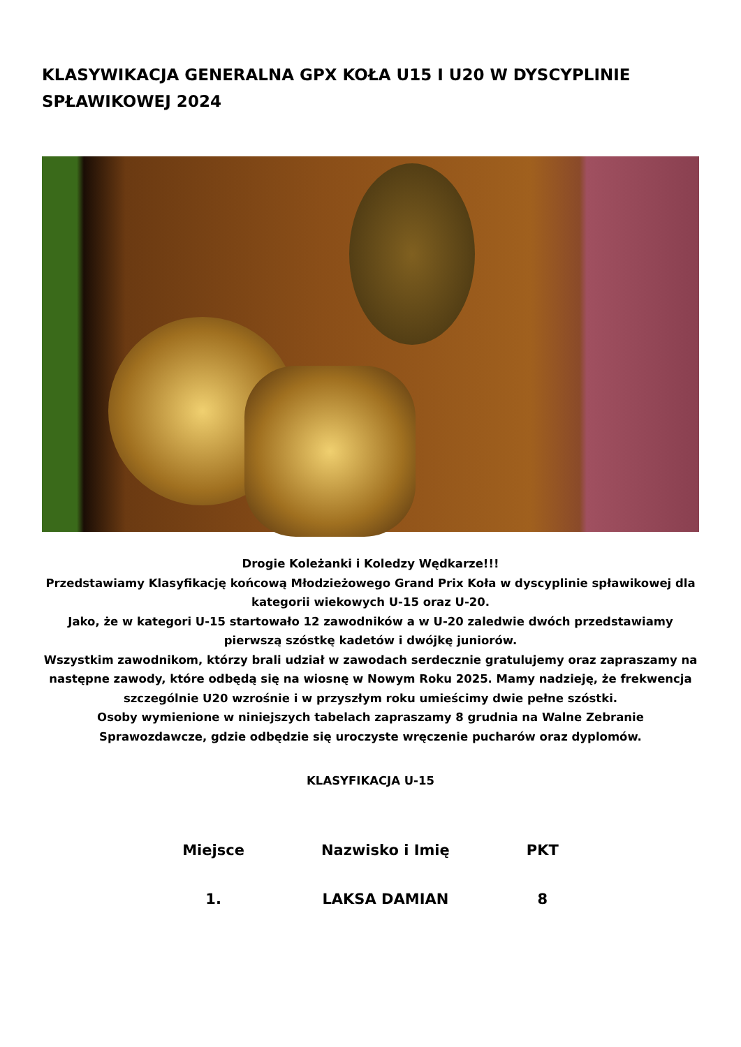KLASYWIKACJA GENERALNA GPX KOŁA U15 I U20 W DYSCYPLINIE SPŁAWIKOWEJ 2024
Drogie Koleżanki i Koledzy Wędkarze!!!
Przedstawiamy Klasyfikację końcową Młodzieżowego Grand Prix Koła w dyscyplinie spławikowej dla kategorii wiekowych U-15 oraz U-20.
Jako, że w kategori U-15 startowało 12 zawodników a w U-20 zaledwie dwóch przedstawiamy pierwszą szóstkę kadetów i dwójkę juniorów.
Wszystkim zawodnikom, którzy brali udział w zawodach serdecznie gratulujemy oraz zapraszamy na następne zawody, które odbędą się na wiosnę w Nowym Roku 2025. Mamy nadzieję, że frekwencja szczególnie U20 wzrośnie i w przyszłym roku umieścimy dwie pełne szóstki.
Osoby wymienione w niniejszych tabelach zapraszamy 8 grudnia na Walne Zebranie Sprawozdawcze, gdzie odbędzie się uroczyste wręczenie pucharów oraz dyplomów.
KLASYFIKACJA U-15
| Miejsce | Nazwisko i Imię | PKT |
| --- | --- | --- |
| 1. | LAKSA DAMIAN | 8 |